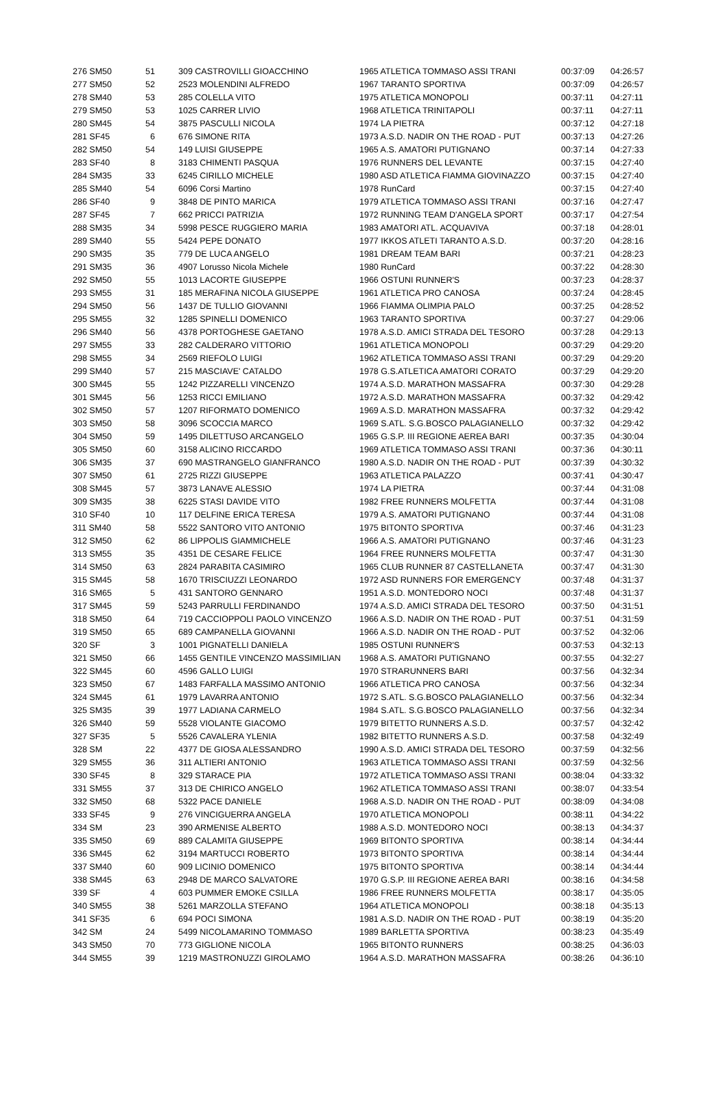| 276 SM50 | 51 | 309 CASTROVILLI GIOACCHINO | 1965 ATLETICA TOMMASO ASSI TRANI | 00:37:09 | 04:26:57 |
| 277 SM50 | 52 | 2523 MOLENDINI ALFREDO | 1967 TARANTO SPORTIVA | 00:37:09 | 04:26:57 |
| 278 SM40 | 53 | 285 COLELLA VITO | 1975 ATLETICA MONOPOLI | 00:37:11 | 04:27:11 |
| 279 SM50 | 53 | 1025 CARRER LIVIO | 1968 ATLETICA TRINITAPOLI | 00:37:11 | 04:27:11 |
| 280 SM45 | 54 | 3875 PASCULLI NICOLA | 1974 LA PIETRA | 00:37:12 | 04:27:18 |
| 281 SF45 | 6 | 676 SIMONE RITA | 1973 A.S.D. NADIR ON THE ROAD - PUT | 00:37:13 | 04:27:26 |
| 282 SM50 | 54 | 149 LUISI GIUSEPPE | 1965 A.S. AMATORI PUTIGNANO | 00:37:14 | 04:27:33 |
| 283 SF40 | 8 | 3183 CHIMENTI PASQUA | 1976 RUNNERS DEL LEVANTE | 00:37:15 | 04:27:40 |
| 284 SM35 | 33 | 6245 CIRILLO MICHELE | 1980 ASD ATLETICA FIAMMA GIOVINAZZO | 00:37:15 | 04:27:40 |
| 285 SM40 | 54 | 6096 Corsi Martino | 1978 RunCard | 00:37:15 | 04:27:40 |
| 286 SF40 | 9 | 3848 DE PINTO MARICA | 1979 ATLETICA TOMMASO ASSI TRANI | 00:37:16 | 04:27:47 |
| 287 SF45 | 7 | 662 PRICCI PATRIZIA | 1972 RUNNING TEAM D'ANGELA SPORT | 00:37:17 | 04:27:54 |
| 288 SM35 | 34 | 5998 PESCE RUGGIERO MARIA | 1983 AMATORI ATL. ACQUAVIVA | 00:37:18 | 04:28:01 |
| 289 SM40 | 55 | 5424 PEPE DONATO | 1977 IKKOS ATLETI TARANTO A.S.D. | 00:37:20 | 04:28:16 |
| 290 SM35 | 35 | 779 DE LUCA ANGELO | 1981 DREAM TEAM BARI | 00:37:21 | 04:28:23 |
| 291 SM35 | 36 | 4907 Lorusso Nicola Michele | 1980 RunCard | 00:37:22 | 04:28:30 |
| 292 SM50 | 55 | 1013 LACORTE GIUSEPPE | 1966 OSTUNI RUNNER'S | 00:37:23 | 04:28:37 |
| 293 SM55 | 31 | 185 MERAFINA NICOLA GIUSEPPE | 1961 ATLETICA PRO CANOSA | 00:37:24 | 04:28:45 |
| 294 SM50 | 56 | 1437 DE TULLIO GIOVANNI | 1966 FIAMMA OLIMPIA PALO | 00:37:25 | 04:28:52 |
| 295 SM55 | 32 | 1285 SPINELLI DOMENICO | 1963 TARANTO SPORTIVA | 00:37:27 | 04:29:06 |
| 296 SM40 | 56 | 4378 PORTOGHESE GAETANO | 1978 A.S.D. AMICI STRADA DEL TESORO | 00:37:28 | 04:29:13 |
| 297 SM55 | 33 | 282 CALDERARO VITTORIO | 1961 ATLETICA MONOPOLI | 00:37:29 | 04:29:20 |
| 298 SM55 | 34 | 2569 RIEFOLO LUIGI | 1962 ATLETICA TOMMASO ASSI TRANI | 00:37:29 | 04:29:20 |
| 299 SM40 | 57 | 215 MASCIAVE' CATALDO | 1978 G.S.ATLETICA AMATORI CORATO | 00:37:29 | 04:29:20 |
| 300 SM45 | 55 | 1242 PIZZARELLI VINCENZO | 1974 A.S.D. MARATHON MASSAFRA | 00:37:30 | 04:29:28 |
| 301 SM45 | 56 | 1253 RICCI EMILIANO | 1972 A.S.D. MARATHON MASSAFRA | 00:37:32 | 04:29:42 |
| 302 SM50 | 57 | 1207 RIFORMATO DOMENICO | 1969 A.S.D. MARATHON MASSAFRA | 00:37:32 | 04:29:42 |
| 303 SM50 | 58 | 3096 SCOCCIA MARCO | 1969 S.ATL. S.G.BOSCO PALAGIANELLO | 00:37:32 | 04:29:42 |
| 304 SM50 | 59 | 1495 DILETTUSO ARCANGELO | 1965 G.S.P. III REGIONE AEREA BARI | 00:37:35 | 04:30:04 |
| 305 SM50 | 60 | 3158 ALICINO RICCARDO | 1969 ATLETICA TOMMASO ASSI TRANI | 00:37:36 | 04:30:11 |
| 306 SM35 | 37 | 690 MASTRANGELO GIANFRANCO | 1980 A.S.D. NADIR ON THE ROAD - PUT | 00:37:39 | 04:30:32 |
| 307 SM50 | 61 | 2725 RIZZI GIUSEPPE | 1963 ATLETICA PALAZZO | 00:37:41 | 04:30:47 |
| 308 SM45 | 57 | 3873 LANAVE ALESSIO | 1974 LA PIETRA | 00:37:44 | 04:31:08 |
| 309 SM35 | 38 | 6225 STASI DAVIDE VITO | 1982 FREE RUNNERS MOLFETTA | 00:37:44 | 04:31:08 |
| 310 SF40 | 10 | 117 DELFINE ERICA TERESA | 1979 A.S. AMATORI PUTIGNANO | 00:37:44 | 04:31:08 |
| 311 SM40 | 58 | 5522 SANTORO VITO ANTONIO | 1975 BITONTO SPORTIVA | 00:37:46 | 04:31:23 |
| 312 SM50 | 62 | 86 LIPPOLIS GIAMMICHELE | 1966 A.S. AMATORI PUTIGNANO | 00:37:46 | 04:31:23 |
| 313 SM55 | 35 | 4351 DE CESARE FELICE | 1964 FREE RUNNERS MOLFETTA | 00:37:47 | 04:31:30 |
| 314 SM50 | 63 | 2824 PARABITA CASIMIRO | 1965 CLUB RUNNER 87 CASTELLANETA | 00:37:47 | 04:31:30 |
| 315 SM45 | 58 | 1670 TRISCIUZZI LEONARDO | 1972 ASD RUNNERS FOR EMERGENCY | 00:37:48 | 04:31:37 |
| 316 SM65 | 5 | 431 SANTORO GENNARO | 1951 A.S.D. MONTEDORO NOCI | 00:37:48 | 04:31:37 |
| 317 SM45 | 59 | 5243 PARRULLI FERDINANDO | 1974 A.S.D. AMICI STRADA DEL TESORO | 00:37:50 | 04:31:51 |
| 318 SM50 | 64 | 719 CACCIOPPOLI PAOLO VINCENZO | 1966 A.S.D. NADIR ON THE ROAD - PUT | 00:37:51 | 04:31:59 |
| 319 SM50 | 65 | 689 CAMPANELLA GIOVANNI | 1966 A.S.D. NADIR ON THE ROAD - PUT | 00:37:52 | 04:32:06 |
| 320 SF | 3 | 1001 PIGNATELLI DANIELA | 1985 OSTUNI RUNNER'S | 00:37:53 | 04:32:13 |
| 321 SM50 | 66 | 1455 GENTILE VINCENZO MASSIMILIAN | 1968 A.S. AMATORI PUTIGNANO | 00:37:55 | 04:32:27 |
| 322 SM45 | 60 | 4596 GALLO LUIGI | 1970 STRARUNNERS BARI | 00:37:56 | 04:32:34 |
| 323 SM50 | 67 | 1483 FARFALLA MASSIMO ANTONIO | 1966 ATLETICA PRO CANOSA | 00:37:56 | 04:32:34 |
| 324 SM45 | 61 | 1979 LAVARRA ANTONIO | 1972 S.ATL. S.G.BOSCO PALAGIANELLO | 00:37:56 | 04:32:34 |
| 325 SM35 | 39 | 1977 LADIANA CARMELO | 1984 S.ATL. S.G.BOSCO PALAGIANELLO | 00:37:56 | 04:32:34 |
| 326 SM40 | 59 | 5528 VIOLANTE GIACOMO | 1979 BITETTO RUNNERS A.S.D. | 00:37:57 | 04:32:42 |
| 327 SF35 | 5 | 5526 CAVALERA YLENIA | 1982 BITETTO RUNNERS A.S.D. | 00:37:58 | 04:32:49 |
| 328 SM | 22 | 4377 DE GIOSA ALESSANDRO | 1990 A.S.D. AMICI STRADA DEL TESORO | 00:37:59 | 04:32:56 |
| 329 SM55 | 36 | 311 ALTIERI ANTONIO | 1963 ATLETICA TOMMASO ASSI TRANI | 00:37:59 | 04:32:56 |
| 330 SF45 | 8 | 329 STARACE PIA | 1972 ATLETICA TOMMASO ASSI TRANI | 00:38:04 | 04:33:32 |
| 331 SM55 | 37 | 313 DE CHIRICO ANGELO | 1962 ATLETICA TOMMASO ASSI TRANI | 00:38:07 | 04:33:54 |
| 332 SM50 | 68 | 5322 PACE DANIELE | 1968 A.S.D. NADIR ON THE ROAD - PUT | 00:38:09 | 04:34:08 |
| 333 SF45 | 9 | 276 VINCIGUERRA ANGELA | 1970 ATLETICA MONOPOLI | 00:38:11 | 04:34:22 |
| 334 SM | 23 | 390 ARMENISE ALBERTO | 1988 A.S.D. MONTEDORO NOCI | 00:38:13 | 04:34:37 |
| 335 SM50 | 69 | 889 CALAMITA GIUSEPPE | 1969 BITONTO SPORTIVA | 00:38:14 | 04:34:44 |
| 336 SM45 | 62 | 3194 MARTUCCI ROBERTO | 1973 BITONTO SPORTIVA | 00:38:14 | 04:34:44 |
| 337 SM40 | 60 | 909 LICINIO DOMENICO | 1975 BITONTO SPORTIVA | 00:38:14 | 04:34:44 |
| 338 SM45 | 63 | 2948 DE MARCO SALVATORE | 1970 G.S.P. III REGIONE AEREA BARI | 00:38:16 | 04:34:58 |
| 339 SF | 4 | 603 PUMMER EMOKE CSILLA | 1986 FREE RUNNERS MOLFETTA | 00:38:17 | 04:35:05 |
| 340 SM55 | 38 | 5261 MARZOLLA STEFANO | 1964 ATLETICA MONOPOLI | 00:38:18 | 04:35:13 |
| 341 SF35 | 6 | 694 POCI SIMONA | 1981 A.S.D. NADIR ON THE ROAD - PUT | 00:38:19 | 04:35:20 |
| 342 SM | 24 | 5499 NICOLAMARINO TOMMASO | 1989 BARLETTA SPORTIVA | 00:38:23 | 04:35:49 |
| 343 SM50 | 70 | 773 GIGLIONE NICOLA | 1965 BITONTO RUNNERS | 00:38:25 | 04:36:03 |
| 344 SM55 | 39 | 1219 MASTRONUZZI GIROLAMO | 1964 A.S.D. MARATHON MASSAFRA | 00:38:26 | 04:36:10 |